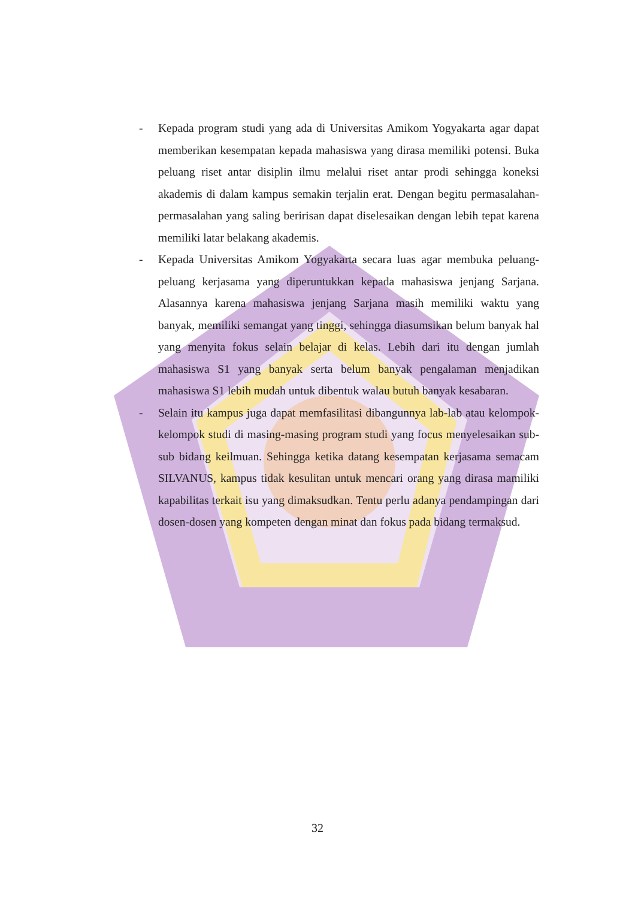- Kepada program studi yang ada di Universitas Amikom Yogyakarta agar dapat memberikan kesempatan kepada mahasiswa yang dirasa memiliki potensi. Buka peluang riset antar disiplin ilmu melalui riset antar prodi sehingga koneksi akademis di dalam kampus semakin terjalin erat. Dengan begitu permasalahan-permasalahan yang saling beririsan dapat diselesaikan dengan lebih tepat karena memiliki latar belakang akademis.
- Kepada Universitas Amikom Yogyakarta secara luas agar membuka peluang-peluang kerjasama yang diperuntukkan kepada mahasiswa jenjang Sarjana. Alasannya karena mahasiswa jenjang Sarjana masih memiliki waktu yang banyak, memiliki semangat yang tinggi, sehingga diasumsikan belum banyak hal yang menyita fokus selain belajar di kelas. Lebih dari itu dengan jumlah mahasiswa S1 yang banyak serta belum banyak pengalaman menjadikan mahasiswa S1 lebih mudah untuk dibentuk walau butuh banyak kesabaran.
- Selain itu kampus juga dapat memfasilitasi dibangunnya lab-lab atau kelompok-kelompok studi di masing-masing program studi yang focus menyelesaikan sub-sub bidang keilmuan. Sehingga ketika datang kesempatan kerjasama semacam SILVANUS, kampus tidak kesulitan untuk mencari orang yang dirasa mamiliki kapabilitas terkait isu yang dimaksudkan. Tentu perlu adanya pendampingan dari dosen-dosen yang kompeten dengan minat dan fokus pada bidang termaksud.
32